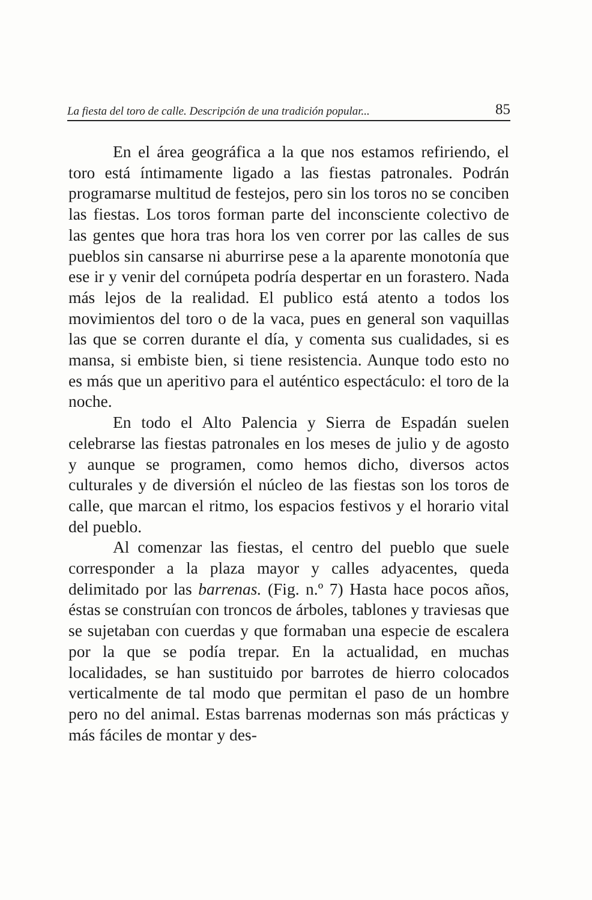La fiesta del toro de calle. Descripción de una tradición popular... 85
En el área geográfica a la que nos estamos refiriendo, el toro está íntimamente ligado a las fiestas patronales. Podrán programarse multitud de festejos, pero sin los toros no se conciben las fiestas. Los toros forman parte del inconsciente colectivo de las gentes que hora tras hora los ven correr por las calles de sus pueblos sin cansarse ni aburrirse pese a la aparente monotonía que ese ir y venir del cornúpeta podría despertar en un forastero. Nada más lejos de la realidad. El publico está atento a todos los movimientos del toro o de la vaca, pues en general son vaquillas las que se corren durante el día, y comenta sus cualidades, si es mansa, si embiste bien, si tiene resistencia. Aunque todo esto no es más que un aperitivo para el auténtico espectáculo: el toro de la noche.
En todo el Alto Palencia y Sierra de Espadán suelen celebrarse las fiestas patronales en los meses de julio y de agosto y aunque se programen, como hemos dicho, diversos actos culturales y de diversión el núcleo de las fiestas son los toros de calle, que marcan el ritmo, los espacios festivos y el horario vital del pueblo.
Al comenzar las fiestas, el centro del pueblo que suele corresponder a la plaza mayor y calles adyacentes, queda delimitado por las barrenas. (Fig. n.º 7) Hasta hace pocos años, éstas se construían con troncos de árboles, tablones y traviesas que se sujetaban con cuerdas y que formaban una especie de escalera por la que se podía trepar. En la actualidad, en muchas localidades, se han sustituido por barrotes de hierro colocados verticalmente de tal modo que permitan el paso de un hombre pero no del animal. Estas barrenas modernas son más prácticas y más fáciles de montar y des-